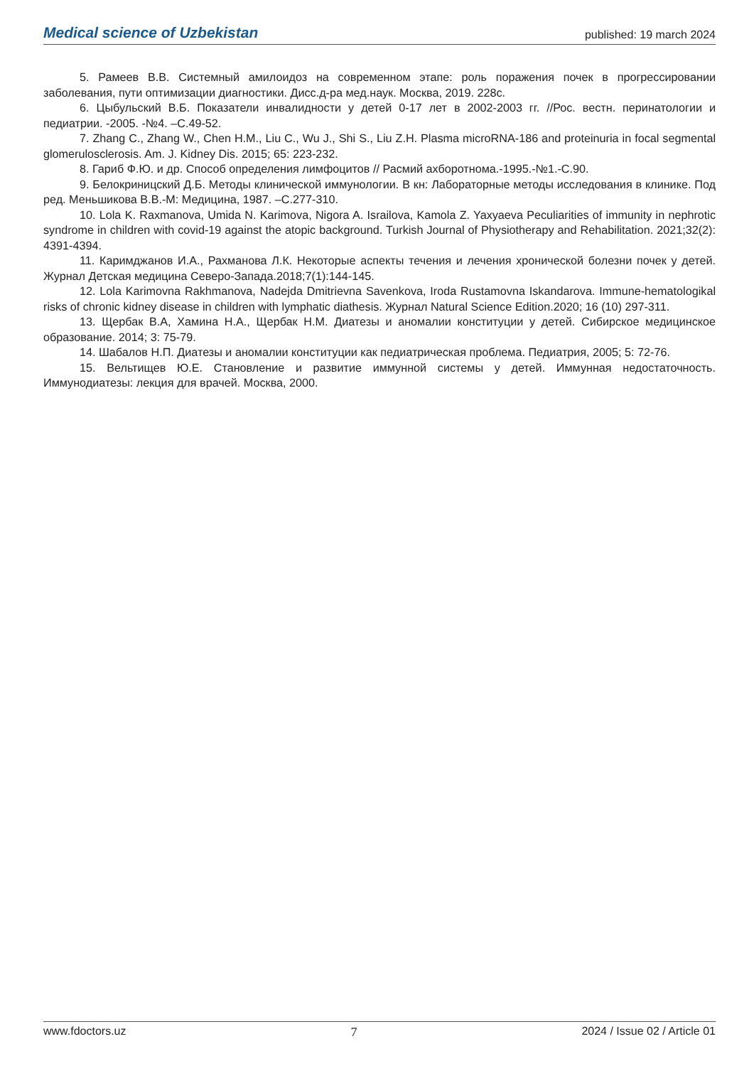Medical science of Uzbekistan published: 19 march 2024
5. Рамеев В.В. Системный амилоидоз на современном этапе: роль поражения почек в прогрессировании заболевания, пути оптимизации диагностики. Дисс.д-ра мед.наук. Москва, 2019. 228с.
6. Цыбульский В.Б. Показатели инвалидности у детей 0-17 лет в 2002-2003 гг. //Рос. вестн. перинатологии и педиатрии. -2005. -№4. –С.49-52.
7. Zhang C., Zhang W., Chen H.M., Liu C., Wu J., Shi S., Liu Z.H. Plasma microRNA-186 and proteinuria in focal segmental glomerulosclerosis. Am. J. Kidney Dis. 2015; 65: 223-232.
8. Гариб Ф.Ю. и др. Способ определения лимфоцитов // Расмий ахборотнома.-1995.-№1.-С.90.
9. Белокриницский Д.Б. Методы клинической иммунологии. В кн: Лабораторные методы исследования в клинике. Под ред. Меньшикова В.В.-М: Медицина, 1987. –С.277-310.
10. Lola K. Raxmanova, Umida N. Karimova, Nigora A. Israilova, Kamola Z. Yaxyaeva Peculiarities of immunity in nephrotic syndrome in children with covid-19 against the atopic background. Turkish Journal of Physiotherapy and Rehabilitation. 2021;32(2): 4391-4394.
11. Каримджанов И.А., Рахманова Л.К. Некоторые аспекты течения и лечения хронической болезни почек у детей. Журнал Детская медицина Северо-Запада.2018;7(1):144-145.
12. Lola Karimovna Rakhmanova, Nadejda Dmitrievna Savenkova, Iroda Rustamovna Iskandarova. Immune-hematologikal risks of chronic kidney disease in children with lymphatic diathesis. Журнал Natural Science Edition.2020; 16 (10) 297-311.
13. Щербак В.А, Хамина Н.А., Щербак Н.М. Диатезы и аномалии конституции у детей. Сибирское медицинское образование. 2014; 3: 75-79.
14. Шабалов Н.П. Диатезы и аномалии конституции как педиатрическая проблема. Педиатрия, 2005; 5: 72-76.
15. Вельтищев Ю.Е. Становление и развитие иммунной системы у детей. Иммунная недостаточность. Иммунодиатезы: лекция для врачей. Москва, 2000.
www.fdoctors.uz 7 2024 / Issue 02 / Article 01